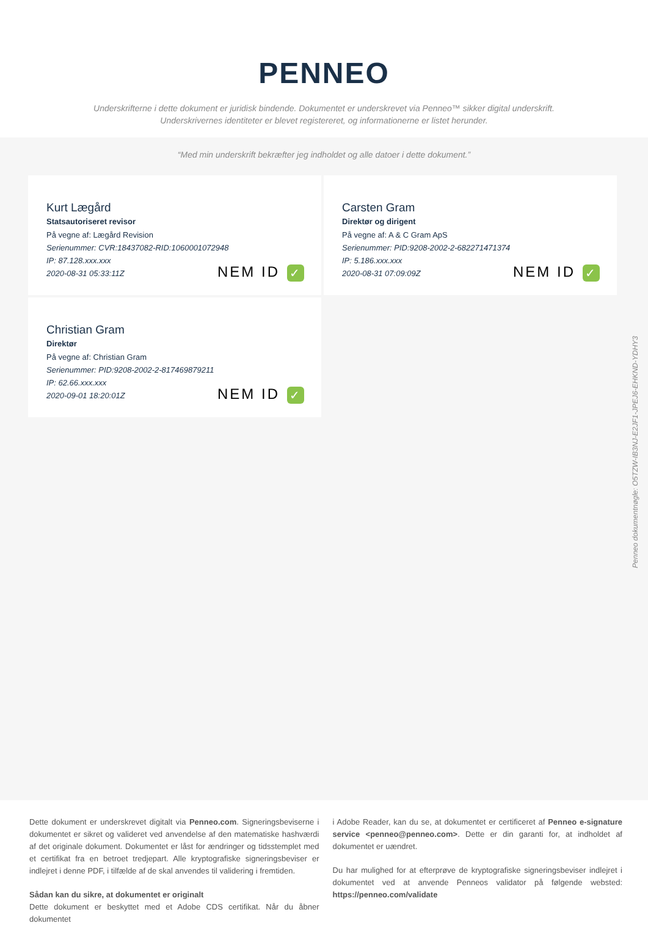PENNEO
Underskrifterne i dette dokument er juridisk bindende. Dokumentet er underskrevet via Penneo™ sikker digital underskrift.
Underskrivernes identiteter er blevet registereret, og informationerne er listet herunder.
“Med min underskrift bekræfter jeg indholdet og alle datoer i dette dokument.”
Kurt Lægård
Statsautoriseret revisor
På vegne af: Lægård Revision
Serienummer: CVR:18437082-RID:1060001072948
IP: 87.128.xxx.xxx
2020-08-31 05:33:11Z
NEM ID ✓
Carsten Gram
Direktør og dirigent
På vegne af: A & C Gram ApS
Serienummer: PID:9208-2002-2-682271471374
IP: 5.186.xxx.xxx
2020-08-31 07:09:09Z
NEM ID ✓
Christian Gram
Direktør
På vegne af: Christian Gram
Serienummer: PID:9208-2002-2-817469879211
IP: 62.66.xxx.xxx
2020-09-01 18:20:01Z
NEM ID ✓
Penneo dokumentnøgle: O5TZW-IB3NJ-E2JF1-JPEJ6-EHKND-YDHY3
Dette dokument er underskrevet digitalt via Penneo.com. Signeringsbeviserne i dokumentet er sikret og valideret ved anvendelse af den matematiske hashværdi af det originale dokument. Dokumentet er låst for ændringer og tidsstemplet med et certifikat fra en betroet tredjepart. Alle kryptografiske signeringsbeviser er indlejret i denne PDF, i tilfælde af de skal anvendes til validering i fremtiden.
Sådan kan du sikre, at dokumentet er originalt
Dette dokument er beskyttet med et Adobe CDS certifikat. Når du åbner dokumentet
i Adobe Reader, kan du se, at dokumentet er certificeret af Penneo e-signature service <penneo@penneo.com>. Dette er din garanti for, at indholdet af dokumentet er uændret.
Du har mulighed for at efterprøve de kryptografiske signeringsbeviser indlejret i dokumentet ved at anvende Penneos validator på følgende websted: https://penneo.com/validate